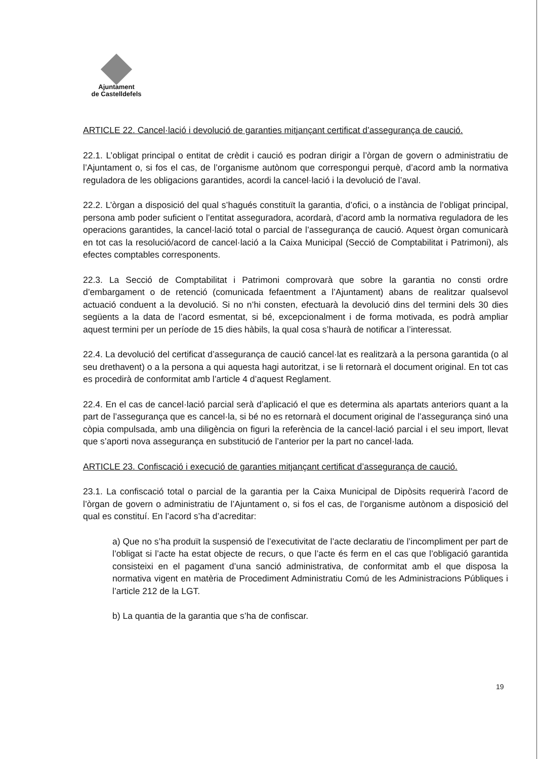Ajuntament
de Castelldefels
ARTICLE 22. Cancel·lació i devolució de garanties mitjançant certificat d’assegurança de caució.
22.1. L’obligat principal o entitat de crèdit i caució es podran dirigir a l’òrgan de govern o administratiu de l’Ajuntament o, si fos el cas, de l’organisme autònom que correspongui perquè, d’acord amb la normativa reguladora de les obligacions garantides, acordi la cancel·lació i la devolució de l’aval.
22.2. L’òrgan a disposició del qual s’hagués constituït la garantia, d’ofici, o a instància de l’obligat principal, persona amb poder suficient o l’entitat asseguradora, acordarà, d’acord amb la normativa reguladora de les operacions garantides, la cancel·lació total o parcial de l’assegurança de caució. Aquest òrgan comunicarà en tot cas la resolució/acord de cancel·lació a la Caixa Municipal (Secció de Comptabilitat i Patrimoni), als efectes comptables corresponents.
22.3. La Secció de Comptabilitat i Patrimoni comprovarà que sobre la garantia no consti ordre d’embargament o de retenció (comunicada fefaentment a l’Ajuntament) abans de realitzar qualsevol actuació conduent a la devolució. Si no n’hi consten, efectuarà la devolució dins del termini dels 30 dies següents a la data de l’acord esmentat, si bé, excepcionalment i de forma motivada, es podrà ampliar aquest termini per un període de 15 dies hàbils, la qual cosa s’haurà de notificar a l’interessat.
22.4. La devolució del certificat d’assegurança de caució cancel·lat es realitzarà a la persona garantida (o al seu drethavent) o a la persona a qui aquesta hagi autoritzat, i se li retornarà el document original. En tot cas es procedirà de conformitat amb l’article 4 d’aquest Reglament.
22.4. En el cas de cancel·lació parcial serà d’aplicació el que es determina als apartats anteriors quant a la part de l’assegurança que es cancel·la, si bé no es retornarà el document original de l’assegurança sinó una còpia compulsada, amb una diligència on figuri la referència de la cancel·lació parcial i el seu import, llevat que s’aporti nova assegurança en substitució de l’anterior per la part no cancel·lada.
ARTICLE 23. Confiscació i execució de garanties mitjançant certificat d’assegurança de caució.
23.1. La confiscació total o parcial de la garantia per la Caixa Municipal de Dipòsits requerirà l’acord de l’òrgan de govern o administratiu de l’Ajuntament o, si fos el cas, de l’organisme autònom a disposició del qual es constituí. En l’acord s’ha d’acreditar:
a) Que no s’ha produït la suspensió de l’executivitat de l’acte declaratiu de l’incompliment per part de l’obligat si l’acte ha estat objecte de recurs, o que l’acte és ferm en el cas que l’obligació garantida consisteixi en el pagament d’una sanció administrativa, de conformitat amb el que disposa la normativa vigent en matèria de Procediment Administratiu Comú de les Administracions Públiques i l’article 212 de la LGT.
b) La quantia de la garantia que s’ha de confiscar.
19